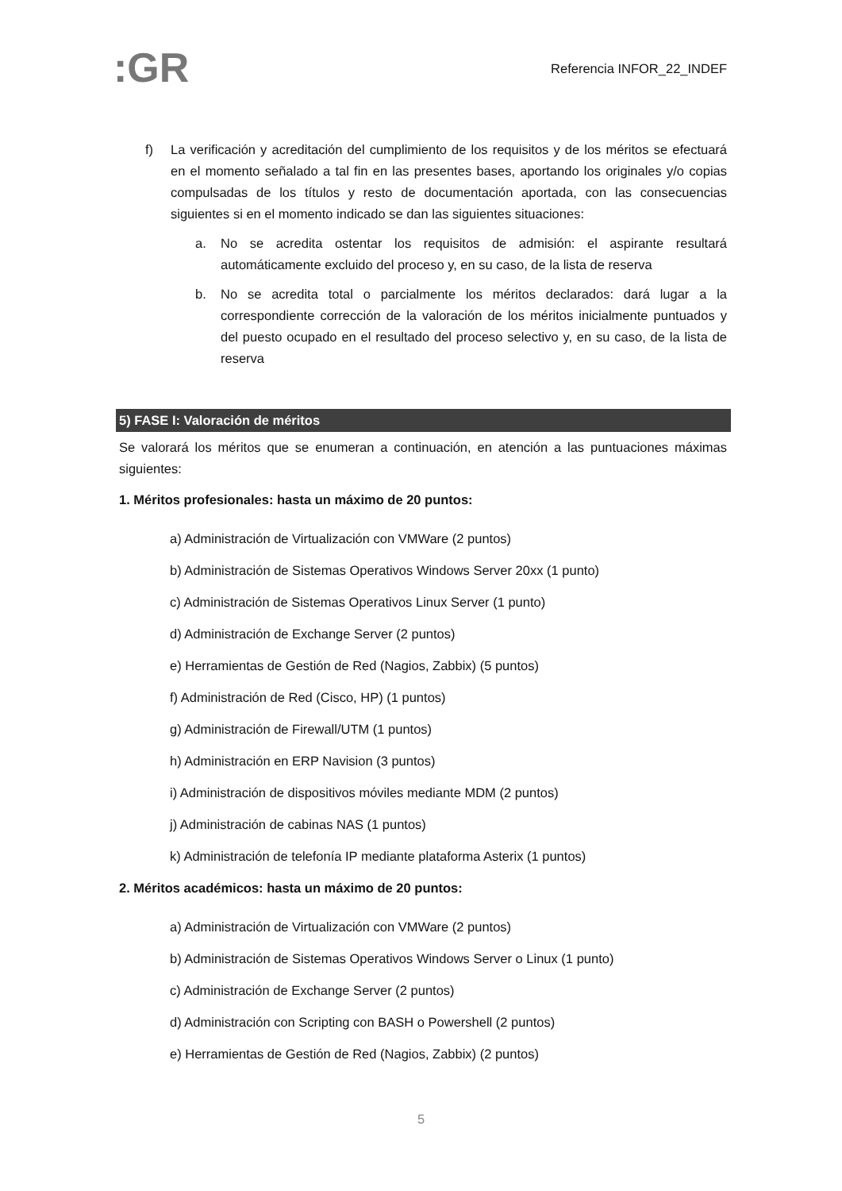:GR
Referencia INFOR_22_INDEF
f) La verificación y acreditación del cumplimiento de los requisitos y de los méritos se efectuará en el momento señalado a tal fin en las presentes bases, aportando los originales y/o copias compulsadas de los títulos y resto de documentación aportada, con las consecuencias siguientes si en el momento indicado se dan las siguientes situaciones:
a. No se acredita ostentar los requisitos de admisión: el aspirante resultará automáticamente excluido del proceso y, en su caso, de la lista de reserva
b. No se acredita total o parcialmente los méritos declarados: dará lugar a la correspondiente corrección de la valoración de los méritos inicialmente puntuados y del puesto ocupado en el resultado del proceso selectivo y, en su caso, de la lista de reserva
5) FASE I: Valoración de méritos
Se valorará los méritos que se enumeran a continuación, en atención a las puntuaciones máximas siguientes:
1. Méritos profesionales: hasta un máximo de 20 puntos:
a) Administración de Virtualización con VMWare (2 puntos)
b) Administración de Sistemas Operativos Windows Server 20xx (1 punto)
c) Administración de Sistemas Operativos Linux Server (1 punto)
d) Administración de Exchange Server (2 puntos)
e) Herramientas de Gestión de Red (Nagios, Zabbix) (5 puntos)
f) Administración de Red (Cisco, HP) (1 puntos)
g) Administración de Firewall/UTM (1 puntos)
h) Administración en ERP Navision (3 puntos)
i) Administración de dispositivos móviles mediante MDM (2 puntos)
j) Administración de cabinas NAS (1 puntos)
k) Administración de telefonía IP mediante plataforma Asterix (1 puntos)
2. Méritos académicos: hasta un máximo de 20 puntos:
a) Administración de Virtualización con VMWare (2 puntos)
b) Administración de Sistemas Operativos Windows Server o Linux (1 punto)
c) Administración de Exchange Server (2 puntos)
d) Administración con Scripting con BASH o Powershell (2 puntos)
e) Herramientas de Gestión de Red (Nagios, Zabbix) (2 puntos)
5